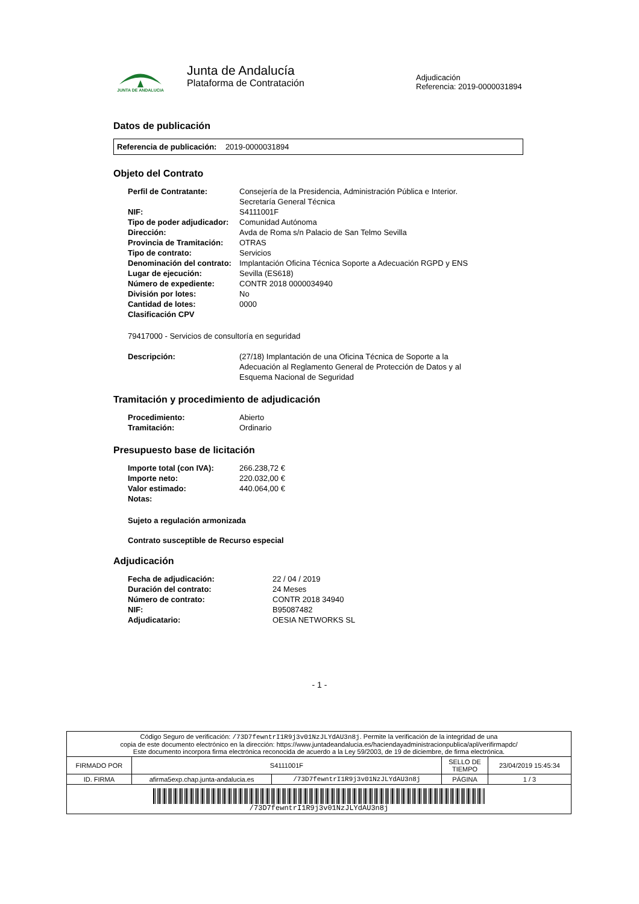JUNTA DE ANDALUCIA
Junta de Andalucía
Plataforma de Contratación
Adjudicación
Referencia: 2019-0000031894
Datos de publicación
Referencia de publicación: 2019-0000031894
Objeto del Contrato
| Perfil de Contratante: | Consejería de la Presidencia, Administración Pública e Interior. Secretaría General Técnica |
| NIF: | S4111001F |
| Tipo de poder adjudicador: | Comunidad Autónoma |
| Dirección: | Avda de Roma s/n Palacio de San Telmo Sevilla |
| Provincia de Tramitación: | OTRAS |
| Tipo de contrato: | Servicios |
| Denominación del contrato: | Implantación Oficina Técnica Soporte a Adecuación RGPD y ENS |
| Lugar de ejecución: | Sevilla (ES618) |
| Número de expediente: | CONTR 2018 0000034940 |
| División por lotes: | No |
| Cantidad de lotes: | 0000 |
| Clasificación CPV | |
79417000 - Servicios de consultoría en seguridad
| Descripción: | (27/18) Implantación de una Oficina Técnica de Soporte a la Adecuación al Reglamento General de Protección de Datos y al Esquema Nacional de Seguridad |
Tramitación y procedimiento de adjudicación
| Procedimiento: | Abierto |
| Tramitación: | Ordinario |
Presupuesto base de licitación
| Importe total (con IVA): | 266.238,72 € |
| Importe neto: | 220.032,00 € |
| Valor estimado: | 440.064,00 € |
| Notas: | |
Sujeto a regulación armonizada
Contrato susceptible de Recurso especial
Adjudicación
| Fecha de adjudicación: | 22 / 04 / 2019 |
| Duración del contrato: | 24 Meses |
| Número de contrato: | CONTR 2018 34940 |
| NIF: | B95087482 |
| Adjudicatario: | OESIA NETWORKS SL |
- 1 -
| Código Seguro de verificación: /73D7fewntrI1R9j3v01NzJLYdAU3n8j . Permite la verificación de la integridad de una copia de este documento electrónico en la dirección: https://www.juntadeandalucia.es/haciendayadministracionpublica/apl/verifirmapdc/ Este documento incorpora firma electrónica reconocida de acuerdo a la Ley 59/2003, de 19 de diciembre, de firma electrónica. | | | | |
| FIRMADO POR | S4111001F | | SELLO DE TIEMPO | 23/04/2019 15:45:34 |
| ID. FIRMA | afirma5exp.chap.junta-andalucia.es | /73D7fewntrI1R9j3v01NzJLYdAU3n8j | PÁGINA | 1 / 3 |
| /73D7fewntrI1R9j3v01NzJLYdAU3n8j | | | | |